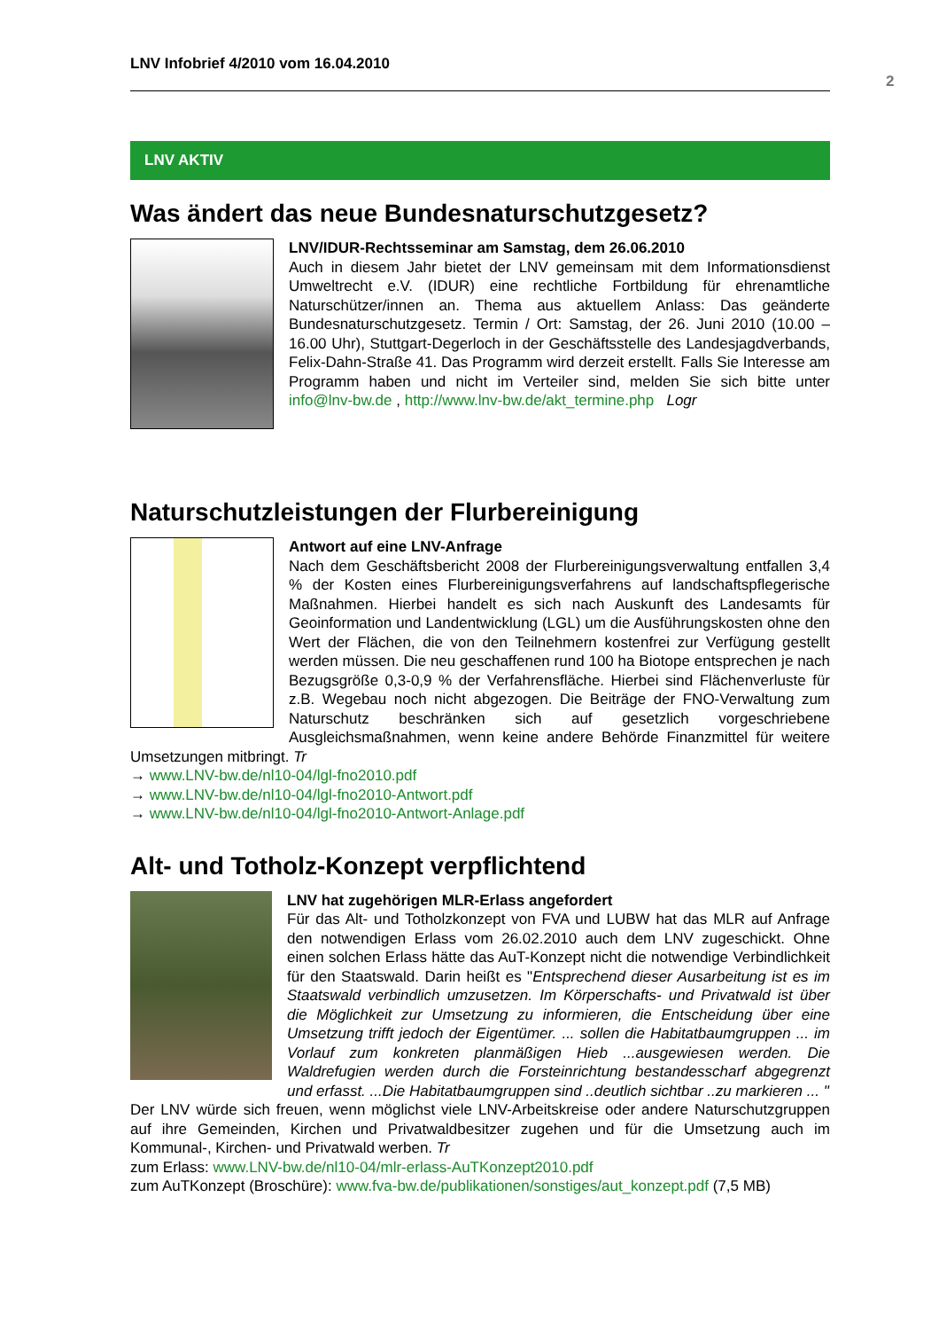LNV Infobrief 4/2010 vom 16.04.2010
2
LNV AKTIV
Was ändert das neue Bundesnaturschutzgesetz?
LNV/IDUR-Rechtsseminar am Samstag, dem 26.06.2010
Auch in diesem Jahr bietet der LNV gemeinsam mit dem Informationsdienst Umweltrecht e.V. (IDUR) eine rechtliche Fortbildung für ehrenamtliche Naturschützer/innen an. Thema aus aktuellem Anlass: Das geänderte Bundesnaturschutzgesetz. Termin / Ort: Samstag, der 26. Juni 2010 (10.00 – 16.00 Uhr), Stuttgart-Degerloch in der Geschäftsstelle des Landesjagdverbands, Felix-Dahn-Straße 41. Das Programm wird derzeit erstellt. Falls Sie Interesse am Programm haben und nicht im Verteiler sind, melden Sie sich bitte unter info@lnv-bw.de , http://www.lnv-bw.de/akt_termine.php Logr
Naturschutzleistungen der Flurbereinigung
Antwort auf eine LNV-Anfrage
Nach dem Geschäftsbericht 2008 der Flurbereinigungsverwaltung entfallen 3,4 % der Kosten eines Flurbereinigungsverfahrens auf landschaftspflegerische Maßnahmen. Hierbei handelt es sich nach Auskunft des Landesamts für Geoinformation und Landentwicklung (LGL) um die Ausführungskosten ohne den Wert der Flächen, die von den Teilnehmern kostenfrei zur Verfügung gestellt werden müssen. Die neu geschaffenen rund 100 ha Biotope entsprechen je nach Bezugsgröße 0,3-0,9 % der Verfahrensfläche. Hierbei sind Flächenverluste für z.B. Wegebau noch nicht abgezogen. Die Beiträge der FNO-Verwaltung zum Naturschutz beschränken sich auf gesetzlich vorgeschriebene Ausgleichsmaßnahmen, wenn keine andere Behörde Finanzmittel für weitere Umsetzungen mitbringt. Tr
→ www.LNV-bw.de/nl10-04/lgl-fno2010.pdf
→ www.LNV-bw.de/nl10-04/lgl-fno2010-Antwort.pdf
→ www.LNV-bw.de/nl10-04/lgl-fno2010-Antwort-Anlage.pdf
Alt- und Totholz-Konzept verpflichtend
LNV hat zugehörigen MLR-Erlass angefordert
Für das Alt- und Totholzkonzept von FVA und LUBW hat das MLR auf Anfrage den notwendigen Erlass vom 26.02.2010 auch dem LNV zugeschickt. Ohne einen solchen Erlass hätte das AuT-Konzept nicht die notwendige Verbindlichkeit für den Staatswald. Darin heißt es "Entsprechend dieser Ausarbeitung ist es im Staatswald verbindlich umzusetzen. Im Körperschafts- und Privatwald ist über die Möglichkeit zur Umsetzung zu informieren, die Entscheidung über eine Umsetzung trifft jedoch der Eigentümer. ... sollen die Habitatbaumgruppen ... im Vorlauf zum konkreten planmäßigen Hieb ...ausgewiesen werden. Die Waldrefugien werden durch die Forsteinrichtung bestandesscharf abgegrenzt und erfasst. ...Die Habitatbaumgruppen sind ..deutlich sichtbar ..zu markieren ... "
Der LNV würde sich freuen, wenn möglichst viele LNV-Arbeitskreise oder andere Naturschutzgruppen auf ihre Gemeinden, Kirchen und Privatwaldbesitzer zugehen und für die Umsetzung auch im Kommunal-, Kirchen- und Privatwald werben. Tr
zum Erlass: www.LNV-bw.de/nl10-04/mlr-erlass-AuTKonzept2010.pdf
zum AuTKonzept (Broschüre): www.fva-bw.de/publikationen/sonstiges/aut_konzept.pdf (7,5 MB)